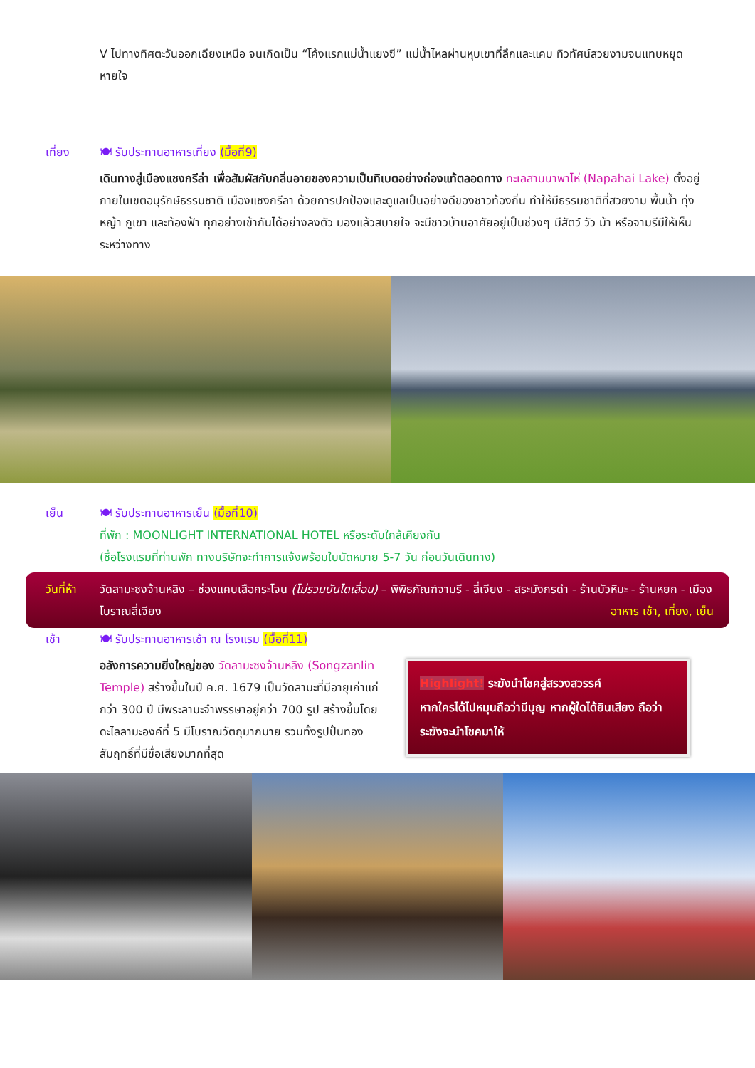V ไปทางทิศตะวันออกเฉียงเหนือ จนเกิดเป็น “โค้งแรกแม่น้ำแยงซี” แม่น้ำไหลผ่านหุบเขาที่ลึกและแคบ ทิวทัศน์สวยงามจนแทบหยุดหายใจ
เที่ยง 🍽 รับประทานอาหารเที่ยง (มื้อที่9)
เดินทางสู่เมืองแชงกรีล่า เพื่อสัมผัสกับกลิ่นอายของความเป็นทิเบตอย่างถ่องแท้ตลอดทาง ทะเลสาบนาพาไห่ (Napahai Lake) ตั้งอยู่ภายในเขตอนุรักษ์ธรรมชาติ เมืองแชงกรีลา ด้วยการปกป้องและดูแลเป็นอย่างดีของชาวท้องถิ่น ทำให้มีธรรมชาติที่สวยงาม พื้นน้ำ ทุ่งหญ้า ภูเขา และท้องฟ้า ทุกอย่างเข้ากันได้อย่างลงตัว มองแล้วสบายใจ จะมีชาวบ้านอาศัยอยู่เป็นช่วงๆ มีสัตว์ วัว ม้า หรือจามรีมีให้เห็นระหว่างทาง
เย็น 🍽 รับประทานอาหารเย็น (มื้อที่10)
ที่พัก : MOONLIGHT INTERNATIONAL HOTEL หรือระดับใกล้เคียงกัน
(ชื่อโรงแรมที่ท่านพัก ทางบริษัทจะทำการแจ้งพร้อมใบนัดหมาย 5-7 วัน ก่อนวันเดินทาง)
วันที่ห้า
วัดลามะซงจ้านหลิง – ช่องแคบเสือกระโจน (ไม่รวมบันไดเลื่อน) – พิพิธภัณฑ์จามรี - ลี่เจียง - สระมังกรดำ - ร้านบัวหิมะ - ร้านหยก - เมืองโบราณลี่เจียง อาหาร เช้า, เที่ยง, เย็น
เช้า 🍽 รับประทานอาหารเช้า ณ โรงแรม (มื้อที่11)
อลังการความยิ่งใหญ่ของ วัดลามะซงจ้านหลิง (Songzanlin Temple) สร้างขึ้นในปี ค.ศ. 1679 เป็นวัดลามะที่มีอายุเก่าแก่กว่า 300 ปี มีพระลามะจำพรรษาอยู่กว่า 700 รูป สร้างขึ้นโดยดะไลลามะองค์ที่ 5 มีโบราณวัตถุมากมาย รวมทั้งรูปปั้นทองสัมฤทธิ์ที่มีชื่อเสียงมากที่สุด
Highlight! ระฆังนำโชคสู่สรวงสวรรค์
หากใครได้ไปหมุนถือว่ามีบุญ หากผู้ใดได้ยินเสียง ถือว่าระฆังจะนำโชคมาให้